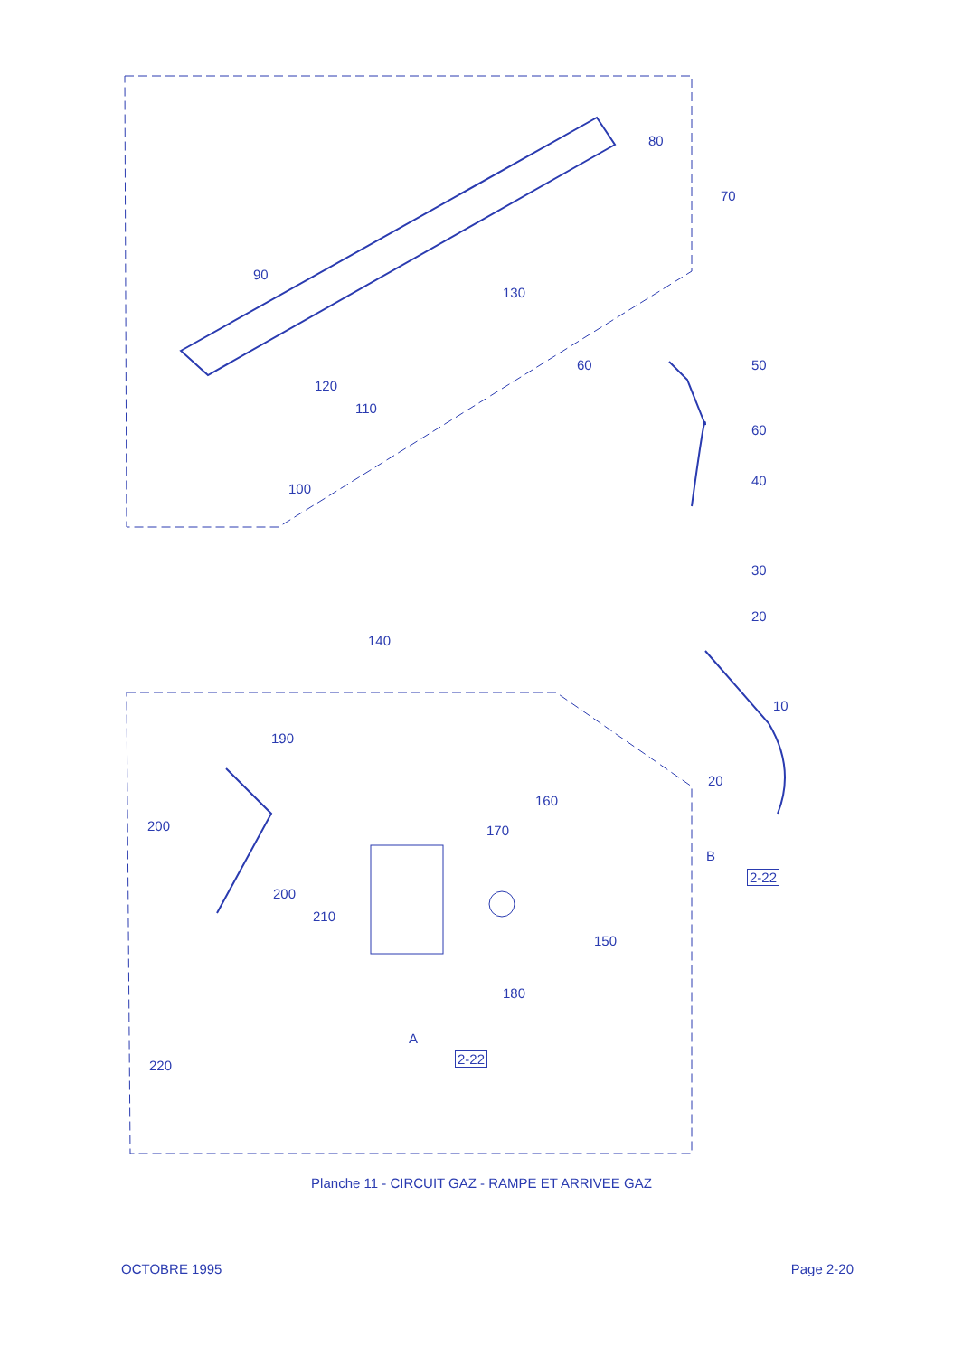80
70
90
130
60 50
120
110
60
100
40
30
20
140
10
190
20
160
200 170
B
2-22
200
210
150
180
A
2-22
220
Planche 11 - CIRCUIT GAZ - RAMPE ET ARRIVEE GAZ
OCTOBRE 1995 Page 2-20